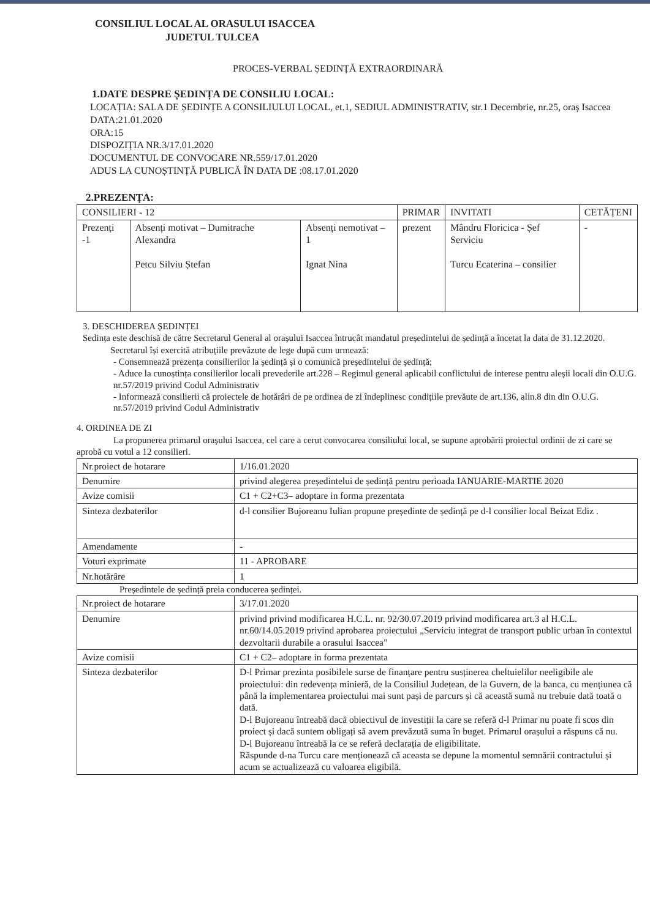CONSILIUL LOCAL AL ORASULUI ISACCEA
JUDETUL TULCEA
PROCES-VERBAL ȘEDINȚĂ EXTRAORDINARĂ
1.DATE DESPRE ȘEDINȚA DE CONSILIU LOCAL:
LOCAȚIA: SALA DE ȘEDINȚE A CONSILIULUI LOCAL, et.1, SEDIUL ADMINISTRATIV, str.1 Decembrie, nr.25, oraș Isaccea
DATA:21.01.2020
ORA:15
DISPOZIȚIA NR.3/17.01.2020
DOCUMENTUL DE CONVOCARE NR.559/17.01.2020
ADUS LA CUNOȘTINȚĂ PUBLICĂ ÎN DATA DE :08.17.01.2020
2.PREZENȚA:
| CONSILIERI - 12 | | | PRIMAR | INVITATI | CETĂȚENI |
| --- | --- | --- | --- | --- | --- |
| Prezenți -1 | Absenți motivat – Dumitrache Alexandra Petcu Silviu Ștefan | Absenți nemotivat – 1 Ignat Nina | prezent | Mândru Floricica - Șef Serviciu Turcu Ecaterina – consilier | - |
3. DESCHIDEREA ȘEDINȚEI
Sedința este deschisă de către Secretarul General al orașului Isaccea întrucât mandatul președintelui de ședință a încetat la data de 31.12.2020.
Secretarul își exercită atribuțiile prevăzute de lege după cum urmează:
- Consemnează prezența consilierilor la ședință și o comunică președintelui de ședință;
- Aduce la cunoștința consilierilor locali prevederile art.228 – Regimul general aplicabil conflictului de interese pentru aleșii locali din O.U.G. nr.57/2019 privind Codul Administrativ
- Informează consilierii că proiectele de hotărâri de pe ordinea de zi îndeplinesc condițiile prevăute de art.136, alin.8 din din O.U.G. nr.57/2019 privind Codul Administrativ
4. ORDINEA DE ZI
La propunerea primarul orașului Isaccea, cel care a cerut convocarea consiliului local, se supune aprobării proiectul ordinii de zi care se aprobă cu votul a 12 consilieri.
| Nr.proiect de hotarare | 1/16.01.2020 |
| Denumire | privind alegerea președintelui de ședință pentru perioada IANUARIE-MARTIE 2020 |
| Avize comisii | C1 + C2+C3– adoptare in forma prezentata |
| Sinteza dezbaterilor | d-l consilier Bujoreanu Iulian propune președinte de ședință pe d-l consilier local Beizat Ediz . |
| Amendamente | - |
| Voturi exprimate | 11 - APROBARE |
| Nr.hotărâre | 1 |
Președintele de ședință preia conducerea ședinței.
| Nr.proiect de hotarare | 3/17.01.2020 |
| Denumire | privind privind modificarea H.C.L. nr. 92/30.07.2019 privind modificarea art.3 al H.C.L. nr.60/14.05.2019 privind aprobarea proiectului „Serviciu integrat de transport public urban în contextul dezvoltarii durabile a orasului Isaccea” |
| Avize comisii | C1 + C2– adoptare in forma prezentata |
| Sinteza dezbaterilor | D-l Primar prezinta posibilele surse de finanțare pentru susținerea cheltuielilor neeligibile ale proiectului: din redevența minieră, de la Consiliul Județean, de la Guvern, de la banca, cu mențiunea că până la implementarea proiectului mai sunt pași de parcurs și că această sumă nu trebuie dată toată o dată. D-l Bujoreanu întreabă dacă obiectivul de investiții la care se referă d-l Primar nu poate fi scos din proiect și dacă suntem obligați să avem prevăzută suma în buget. Primarul orașului a răspuns că nu. D-l Bujoreanu întreabă la ce se referă declarația de eligibilitate. Răspunde d-na Turcu care menționează că aceasta se depune la momentul semnării contractului și acum se actualizează cu valoarea eligibilă. |